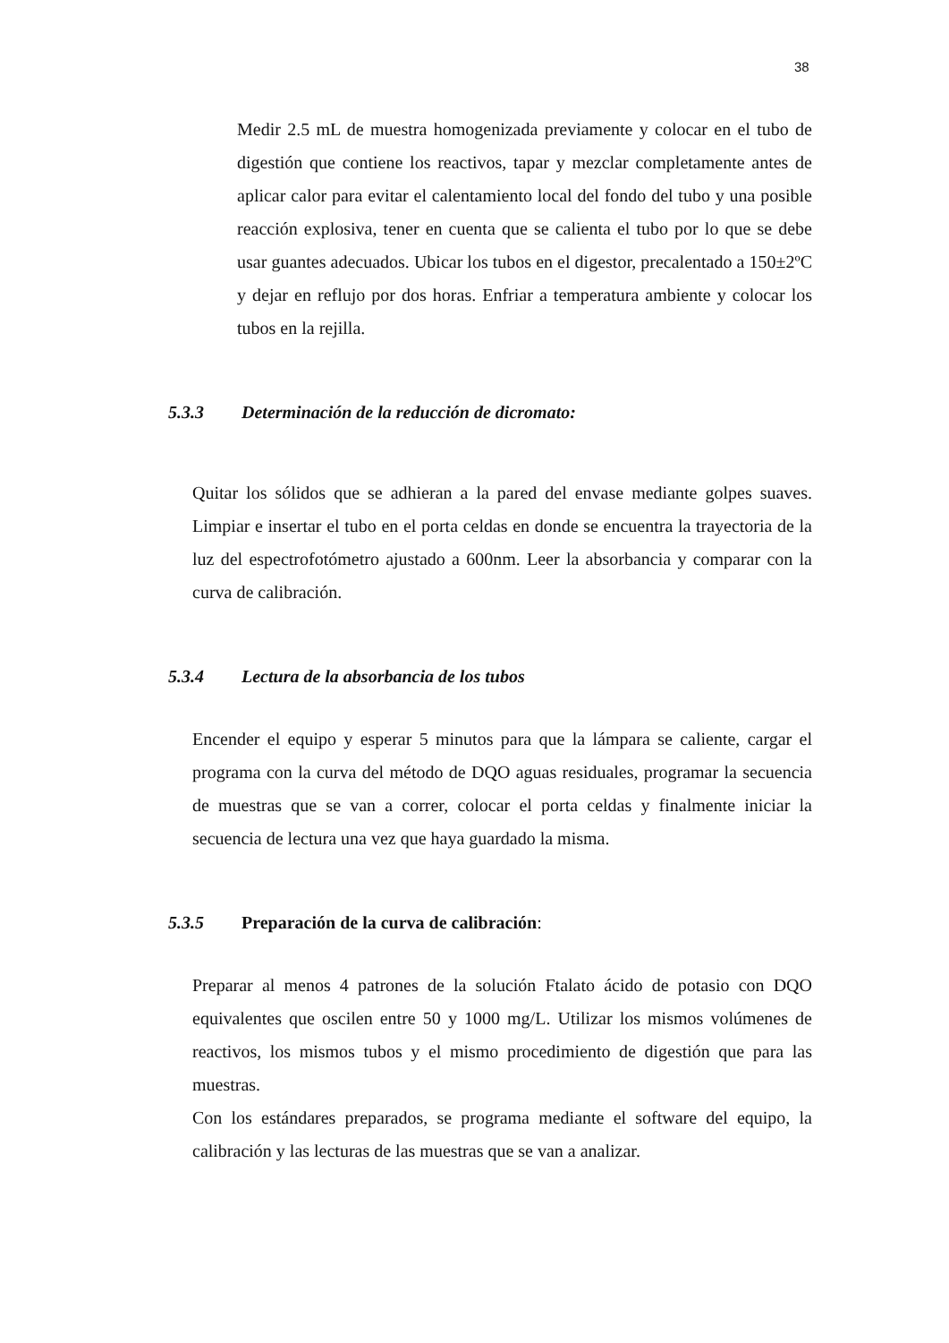38
Medir 2.5 mL de muestra homogenizada previamente y colocar en el tubo de digestión que contiene los reactivos, tapar y mezclar completamente antes de aplicar calor para evitar el calentamiento local del fondo del tubo y una posible reacción explosiva, tener en cuenta que se calienta el tubo por lo que se debe usar guantes adecuados. Ubicar los tubos en el digestor, precalentado a 150±2ºC y dejar en reflujo por dos horas. Enfriar a temperatura ambiente y colocar los tubos en la rejilla.
5.3.3 Determinación de la reducción de dicromato:
Quitar los sólidos que se adhieran a la pared del envase mediante golpes suaves. Limpiar e insertar el tubo en el porta celdas en donde se encuentra la trayectoria de la luz del espectrofotómetro ajustado a 600nm. Leer la absorbancia y comparar con la curva de calibración.
5.3.4 Lectura de la absorbancia de los tubos
Encender el equipo y esperar 5 minutos para que la lámpara se caliente, cargar el programa con la curva del método de DQO aguas residuales, programar la secuencia de muestras que se van a correr, colocar el porta celdas y finalmente iniciar la secuencia de lectura una vez que haya guardado la misma.
5.3.5 Preparación de la curva de calibración:
Preparar al menos 4 patrones de la solución Ftalato ácido de potasio con DQO equivalentes que oscilen entre 50 y 1000 mg/L. Utilizar los mismos volúmenes de reactivos, los mismos tubos y el mismo procedimiento de digestión que para las muestras.
Con los estándares preparados, se programa mediante el software del equipo, la calibración y las lecturas de las muestras que se van a analizar.